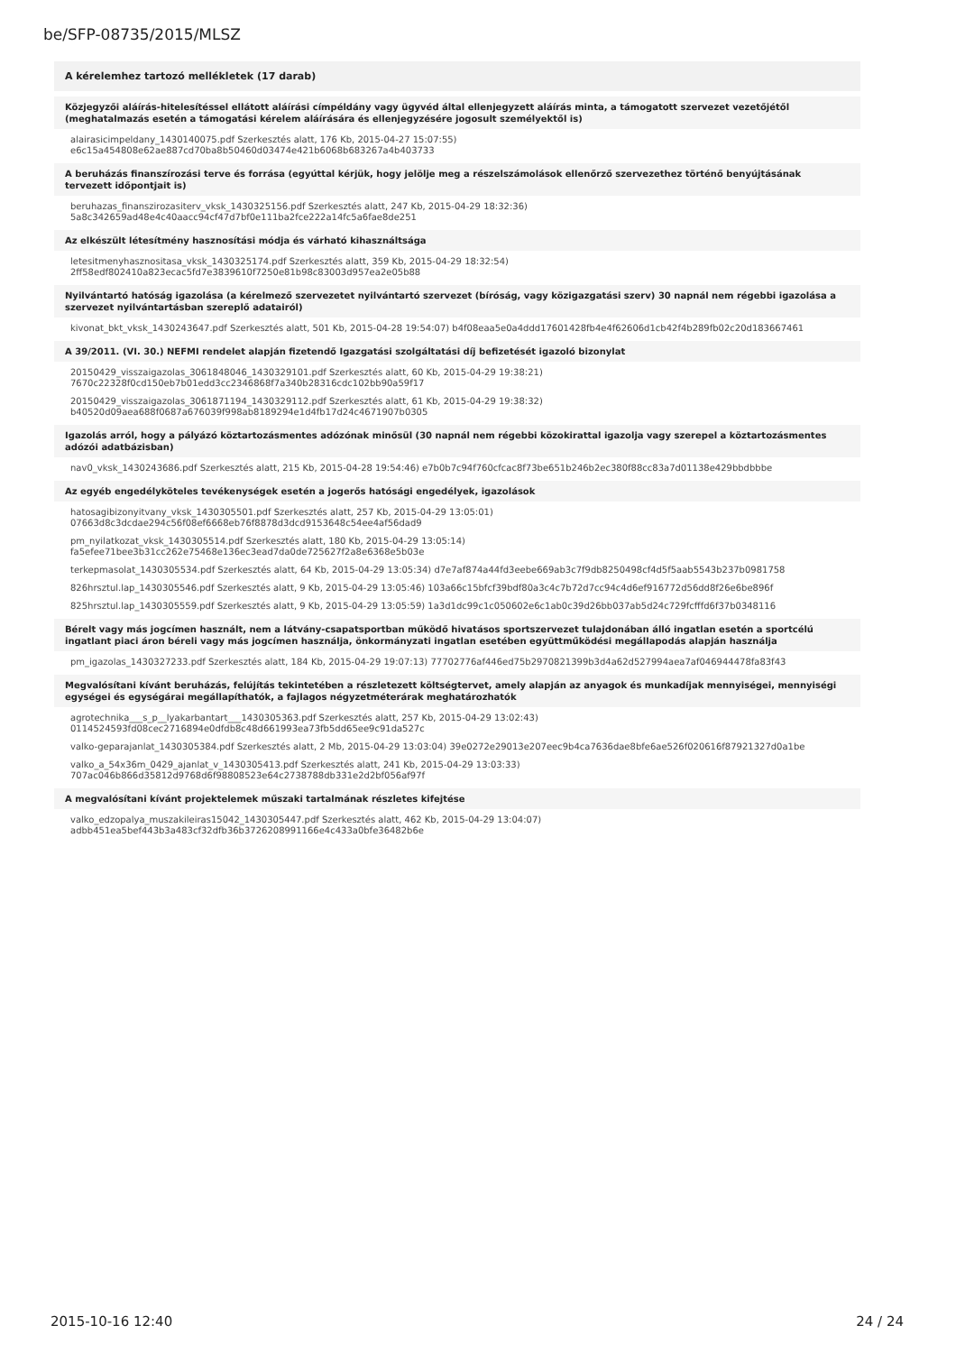be/SFP-08735/2015/MLSZ
A kérelemhez tartozó mellékletek (17 darab)
Közjegyzői aláírás-hitelesítéssel ellátott aláírási címpéldány vagy ügyvéd által ellenjegyzett aláírás minta, a támogatott szervezet vezetőjétől (meghatalmazás esetén a támogatási kérelem aláírására és ellenjegyzésére jogosult személyektől is)
alairasicimpeldany_1430140075.pdf Szerkesztés alatt, 176 Kb, 2015-04-27 15:07:55)
e6c15a454808e62ae887cd70ba8b50460d03474e421b6068b683267a4b403733
A beruházás finanszírozási terve és forrása (egyúttal kérjük, hogy jelölje meg a részelszámolások ellenőrző szervezethez történő benyújtásának tervezett időpontjait is)
beruhazas_finanszirozasiterv_vksk_1430325156.pdf Szerkesztés alatt, 247 Kb, 2015-04-29 18:32:36)
5a8c342659ad48e4c40aacc94cf47d7bf0e111ba2fce222a14fc5a6fae8de251
Az elkészült létesítmény hasznosítási módja és várható kihasználtsága
letesitmenyhasznositasa_vksk_1430325174.pdf Szerkesztés alatt, 359 Kb, 2015-04-29 18:32:54)
2ff58edf802410a823ecac5fd7e3839610f7250e81b98c83003d957ea2e05b88
Nyilvántartó hatóság igazolása (a kérelmező szervezetet nyilvántartó szervezet (bíróság, vagy közigazgatási szerv) 30 napnál nem régebbi igazolása a szervezet nyilvántartásban szereplő adatairól)
kivonat_bkt_vksk_1430243647.pdf Szerkesztés alatt, 501 Kb, 2015-04-28 19:54:07) b4f08eaa5e0a4ddd17601428fb4e4f62606d1cb42f4b289fb02c20d183667461
A 39/2011. (VI. 30.) NEFMI rendelet alapján fizetendő Igazgatási szolgáltatási díj befizetését igazoló bizonylat
20150429_visszaigazolas_3061848046_1430329101.pdf Szerkesztés alatt, 60 Kb, 2015-04-29 19:38:21)
7670c22328f0cd150eb7b01edd3cc2346868f7a340b28316cdc102bb90a59f17
20150429_visszaigazolas_3061871194_1430329112.pdf Szerkesztés alatt, 61 Kb, 2015-04-29 19:38:32)
b40520d09aea688f0687a676039f998ab8189294e1d4fb17d24c4671907b0305
Igazolás arról, hogy a pályázó köztartozásmentes adózónak minősül (30 napnál nem régebbi közokirattal igazolja vagy szerepel a köztartozásmentes adózói adatbázisban)
nav0_vksk_1430243686.pdf Szerkesztés alatt, 215 Kb, 2015-04-28 19:54:46) e7b0b7c94f760cfcac8f73be651b246b2ec380f88cc83a7d01138e429bbdbbbe
Az egyéb engedélyköteles tevékenységek esetén a jogerős hatósági engedélyek, igazolások
hatosagibizonyitvany_vksk_1430305501.pdf Szerkesztés alatt, 257 Kb, 2015-04-29 13:05:01)
07663d8c3dcdae294c56f08ef6668eb76f8878d3dcd9153648c54ee4af56dad9
pm_nyilatkozat_vksk_1430305514.pdf Szerkesztés alatt, 180 Kb, 2015-04-29 13:05:14)
fa5efee71bee3b31cc262e75468e136ec3ead7da0de725627f2a8e6368e5b03e
terkepmasolat_1430305534.pdf Szerkesztés alatt, 64 Kb, 2015-04-29 13:05:34) d7e7af874a44fd3eebe669ab3c7f9db8250498cf4d5f5aab5543b237b0981758
826hrsztul.lap_1430305546.pdf Szerkesztés alatt, 9 Kb, 2015-04-29 13:05:46) 103a66c15bfcf39bdf80a3c4c7b72d7cc94c4d6ef916772d56dd8f26e6be896f
825hrsztul.lap_1430305559.pdf Szerkesztés alatt, 9 Kb, 2015-04-29 13:05:59) 1a3d1dc99c1c050602e6c1ab0c39d26bb037ab5d24c729fcfffd6f37b0348116
Bérelt vagy más jogcímen használt, nem a látvány-csapatsportban működő hivatásos sportszervezet tulajdonában álló ingatlan esetén a sportcélú ingatlant piaci áron béreli vagy más jogcímen használja, önkormányzati ingatlan esetében együttműködési megállapodás alapján használja
pm_igazolas_1430327233.pdf Szerkesztés alatt, 184 Kb, 2015-04-29 19:07:13) 77702776af446ed75b2970821399b3d4a62d527994aea7af046944478fa83f43
Megvalósítani kívánt beruházás, felújítás tekintetében a részletezett költségtervet, amely alapján az anyagok és munkadíjak mennyiségei, mennyiségi egységei és egységárai megállapíthatók, a fajlagos négyzetméterárak meghatározhatók
agrotechnika___s_p__lyakarbantart___1430305363.pdf Szerkesztés alatt, 257 Kb, 2015-04-29 13:02:43)
0114524593fd08cec2716894e0dfdb8c48d661993ea73fb5dd65ee9c91da527c
valko-geparajanlat_1430305384.pdf Szerkesztés alatt, 2 Mb, 2015-04-29 13:03:04) 39e0272e29013e207eec9b4ca7636dae8bfe6ae526f020616f87921327d0a1be
valko_a_54x36m_0429_ajanlat_v_1430305413.pdf Szerkesztés alatt, 241 Kb, 2015-04-29 13:03:33)
707ac046b866d35812d9768d6f98808523e64c2738788db331e2d2bf056af97f
A megvalósítani kívánt projektelemek műszaki tartalmának részletes kifejtése
valko_edzopalya_muszakileiras15042_1430305447.pdf Szerkesztés alatt, 462 Kb, 2015-04-29 13:04:07)
adbb451ea5bef443b3a483cf32dfb36b3726208991166e4c433a0bfe36482b6e
2015-10-16 12:40 24 / 24